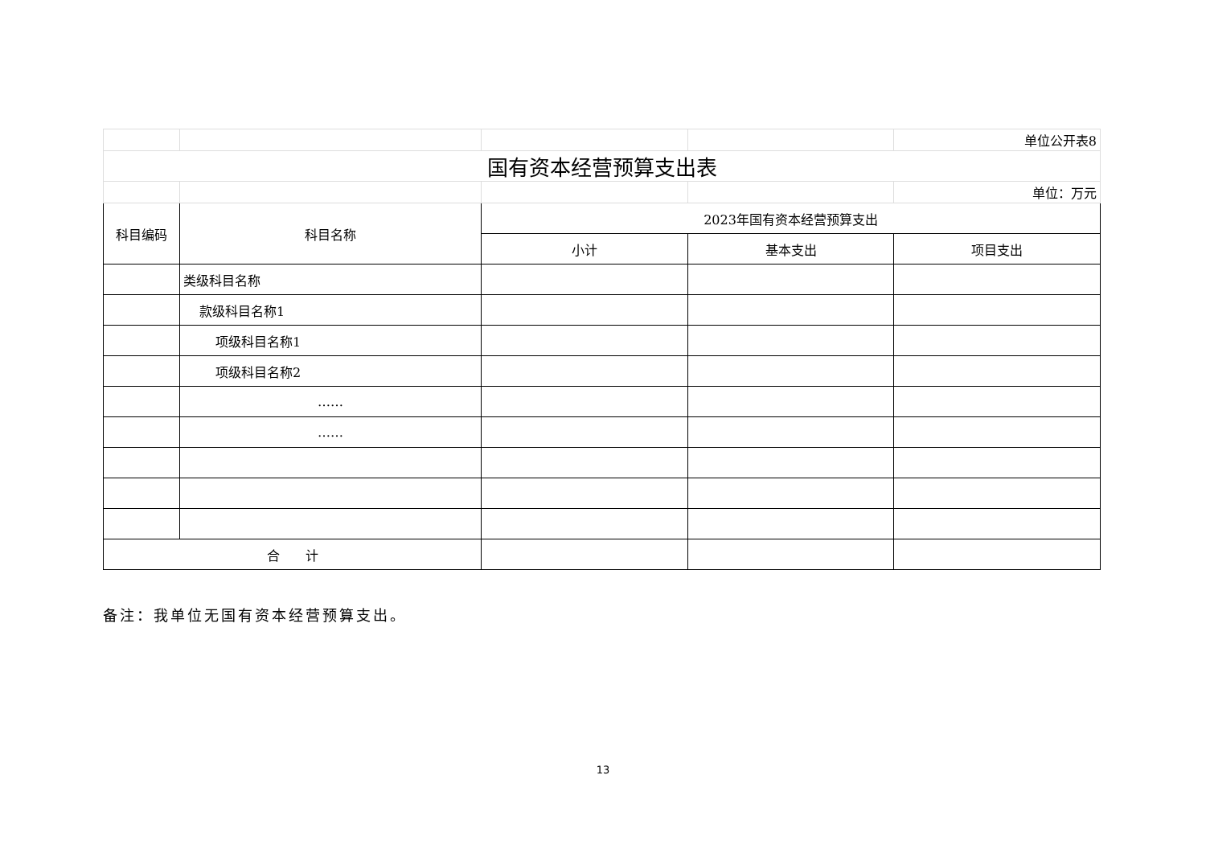| | | | | 单位公开表8 |
| 国有资本经营预算支出表 | | | | |
| | | | | 单位：万元 |
| 科目编码 | 科目名称 | 2023年国有资本经营预算支出 | | |
| | | 小计 | 基本支出 | 项目支出 |
| | 类级科目名称 | | | |
| | 款级科目名称1 | | | |
| | 项级科目名称1 | | | |
| | 项级科目名称2 | | | |
| | …… | | | |
| | …… | | | |
| 合 计 | | | | |
备注：我单位无国有资本经营预算支出。
13